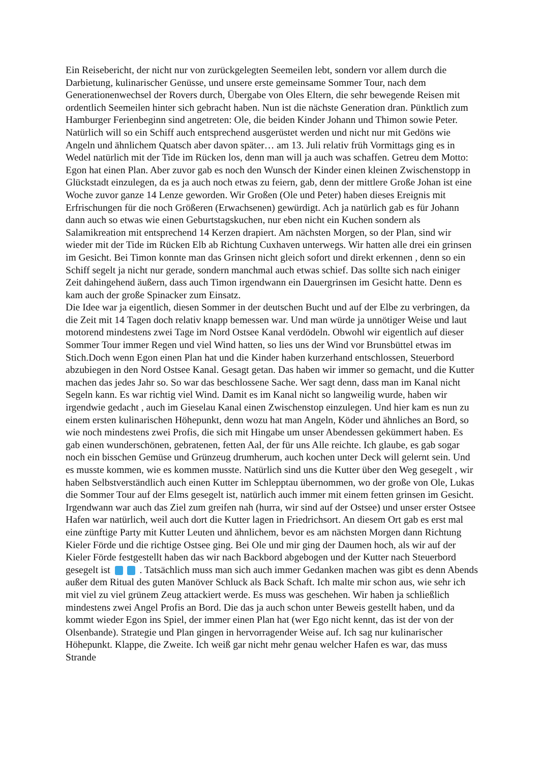Ein Reisebericht, der nicht nur von zurückgelegten Seemeilen lebt, sondern vor allem durch die Darbietung, kulinarischer Genüsse, und unsere erste gemeinsame Sommer Tour, nach dem Generationenwechsel der Rovers durch, Übergabe von Oles Eltern, die sehr bewegende Reisen mit ordentlich Seemeilen hinter sich gebracht haben. Nun ist die nächste Generation dran. Pünktlich zum Hamburger Ferienbeginn sind angetreten: Ole, die beiden Kinder Johann und Thimon sowie Peter. Natürlich will so ein Schiff auch entsprechend ausgerüstet werden und nicht nur mit Gedöns wie Angeln und ähnlichem Quatsch aber davon später… am 13. Juli relativ früh Vormittags ging es in Wedel natürlich mit der Tide im Rücken los, denn man will ja auch was schaffen. Getreu dem Motto: Egon hat einen Plan. Aber zuvor gab es noch den Wunsch der Kinder einen kleinen Zwischenstopp in Glückstadt einzulegen, da es ja auch noch etwas zu feiern, gab, denn der mittlere Große Johan ist eine Woche zuvor ganze 14 Lenze geworden. Wir Großen (Ole und Peter) haben dieses Ereignis mit Erfrischungen für die noch Größeren (Erwachsenen) gewürdigt. Ach ja natürlich gab es für Johann dann auch so etwas wie einen Geburtstagskuchen, nur eben nicht ein Kuchen sondern als Salamikreation mit entsprechend 14 Kerzen drapiert. Am nächsten Morgen, so der Plan, sind wir wieder mit der Tide im Rücken Elb ab Richtung Cuxhaven unterwegs. Wir hatten alle drei ein grinsen im Gesicht. Bei Timon konnte man das Grinsen nicht gleich sofort und direkt erkennen , denn so ein Schiff segelt ja nicht nur gerade, sondern manchmal auch etwas schief. Das sollte sich nach einiger Zeit dahingehend äußern, dass auch Timon irgendwann ein Dauergrinsen im Gesicht hatte. Denn es kam auch der große Spinacker zum Einsatz.
Die Idee war ja eigentlich, diesen Sommer in der deutschen Bucht und auf der Elbe zu verbringen, da die Zeit mit 14 Tagen doch relativ knapp bemessen war. Und man würde ja unnötiger Weise und laut motorend mindestens zwei Tage im Nord Ostsee Kanal verdödeln. Obwohl wir eigentlich auf dieser Sommer Tour immer Regen und viel Wind hatten, so lies uns der Wind vor Brunsbüttel etwas im Stich.Doch wenn Egon einen Plan hat und die Kinder haben kurzerhand entschlossen, Steuerbord abzubiegen in den Nord Ostsee Kanal. Gesagt getan. Das haben wir immer so gemacht, und die Kutter machen das jedes Jahr so. So war das beschlossene Sache. Wer sagt denn, dass man im Kanal nicht Segeln kann. Es war richtig viel Wind. Damit es im Kanal nicht so langweilig wurde, haben wir irgendwie gedacht , auch im Gieselau Kanal einen Zwischenstop einzulegen. Und hier kam es nun zu einem ersten kulinarischen Höhepunkt, denn wozu hat man Angeln, Köder und ähnliches an Bord, so wie noch mindestens zwei Profis, die sich mit Hingabe um unser Abendessen gekümmert haben. Es gab einen wunderschönen, gebratenen, fetten Aal, der für uns Alle reichte. Ich glaube, es gab sogar noch ein bisschen Gemüse und Grünzeug drumherum, auch kochen unter Deck will gelernt sein. Und es musste kommen, wie es kommen musste. Natürlich sind uns die Kutter über den Weg gesegelt , wir haben Selbstverständlich auch einen Kutter im Schlepptau übernommen, wo der große von Ole, Lukas die Sommer Tour auf der Elms gesegelt ist, natürlich auch immer mit einem fetten grinsen im Gesicht. Irgendwann war auch das Ziel zum greifen nah (hurra, wir sind auf der Ostsee) und unser erster Ostsee Hafen war natürlich, weil auch dort die Kutter lagen in Friedrichsort. An diesem Ort gab es erst mal eine zünftige Party mit Kutter Leuten und ähnlichem, bevor es am nächsten Morgen dann Richtung Kieler Förde und die richtige Ostsee ging. Bei Ole und mir ging der Daumen hoch, als wir auf der Kieler Förde festgestellt haben das wir nach Backbord abgebogen und der Kutter nach Steuerbord gesegelt ist . Tatsächlich muss man sich auch immer Gedanken machen was gibt es denn Abends außer dem Ritual des guten Manöver Schluck als Back Schaft. Ich malte mir schon aus, wie sehr ich mit viel zu viel grünem Zeug attackiert werde. Es muss was geschehen. Wir haben ja schließlich mindestens zwei Angel Profis an Bord. Die das ja auch schon unter Beweis gestellt haben, und da kommt wieder Egon ins Spiel, der immer einen Plan hat (wer Ego nicht kennt, das ist der von der Olsenbande). Strategie und Plan gingen in hervorragender Weise auf. Ich sag nur kulinarischer Höhepunkt. Klappe, die Zweite. Ich weiß gar nicht mehr genau welcher Hafen es war, das muss Strande